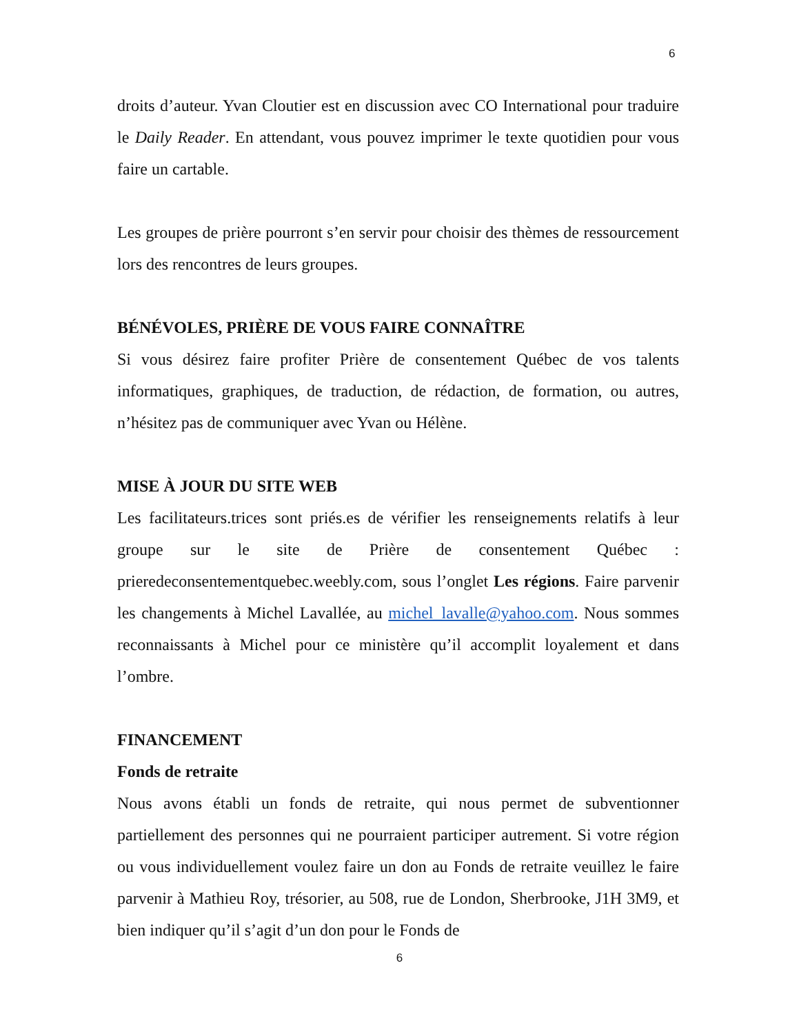6
droits d’auteur. Yvan Cloutier est en discussion avec CO International pour traduire le Daily Reader. En attendant, vous pouvez imprimer le texte quotidien pour vous faire un cartable.
Les groupes de prière pourront s’en servir pour choisir des thèmes de ressourcement lors des rencontres de leurs groupes.
BÉNÉVOLES, PRIÈRE DE VOUS FAIRE CONNAÎTRE
Si vous désirez faire profiter Prière de consentement Québec de vos talents informatiques, graphiques, de traduction, de rédaction, de formation, ou autres, n’hésitez pas de communiquer avec Yvan ou Hélène.
MISE À JOUR DU SITE WEB
Les facilitateurs.trices sont priés.es de vérifier les renseignements relatifs à leur groupe sur le site de Prière de consentement Québec : prieredeconsentementquebec.weebly.com, sous l’onglet Les régions. Faire parvenir les changements à Michel Lavallée, au michel_lavalle@yahoo.com. Nous sommes reconnaissants à Michel pour ce ministère qu’il accomplit loyalement et dans l’ombre.
FINANCEMENT
Fonds de retraite
Nous avons établi un fonds de retraite, qui nous permet de subventionner partiellement des personnes qui ne pourraient participer autrement. Si votre région ou vous individuellement voulez faire un don au Fonds de retraite veuillez le faire parvenir à Mathieu Roy, trésorier, au 508, rue de London, Sherbrooke, J1H 3M9, et bien indiquer qu’il s’agit d’un don pour le Fonds de
6